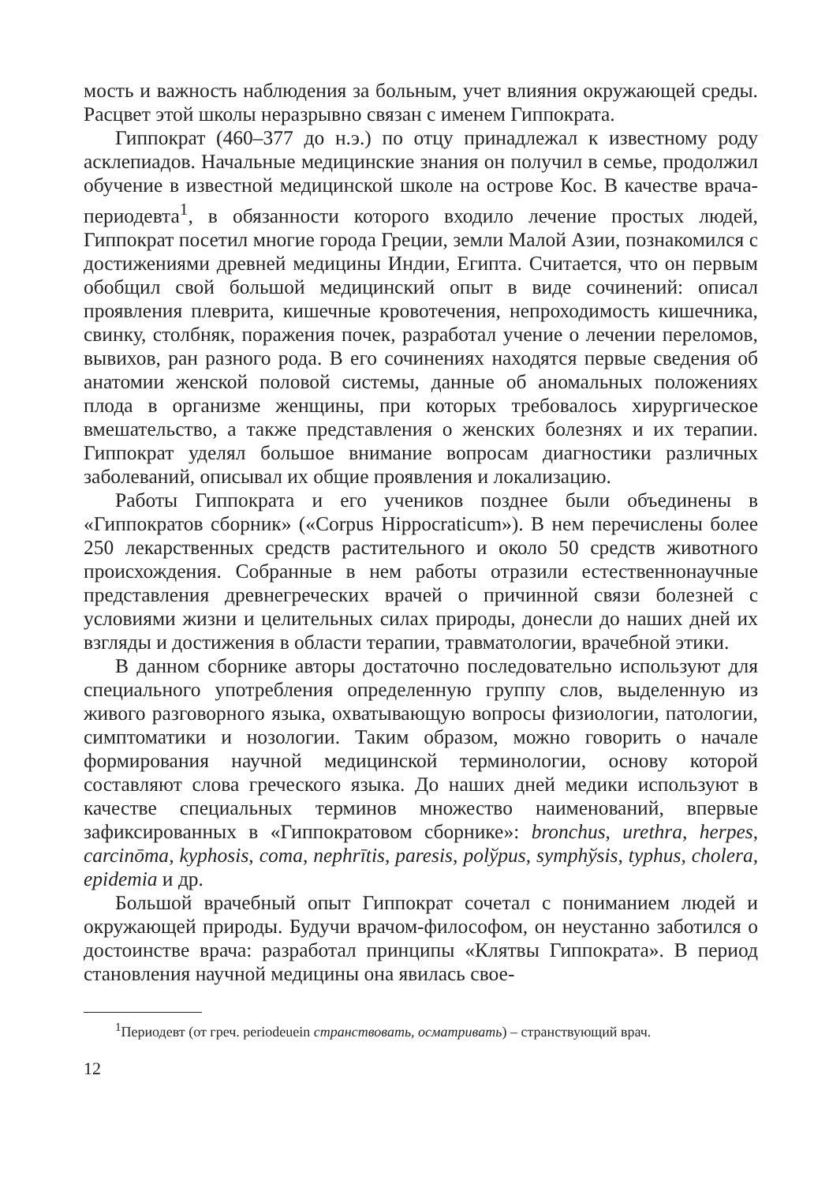мость и важность наблюдения за больным, учет влияния окружающей среды. Расцвет этой школы неразрывно связан с именем Гиппократа.
Гиппократ (460–377 до н.э.) по отцу принадлежал к известному роду асклепиадов. Начальные медицинские знания он получил в семье, продолжил обучение в известной медицинской школе на острове Кос. В качестве врача-периодевта<sup>1</sup>, в обязанности которого входило лечение простых людей, Гиппократ посетил многие города Греции, земли Малой Азии, познакомился с достижениями древней медицины Индии, Египта. Считается, что он первым обобщил свой большой медицинский опыт в виде сочинений: описал проявления плеврита, кишечные кровотечения, непроходимость кишечника, свинку, столбняк, поражения почек, разработал учение о лечении переломов, вывихов, ран разного рода. В его сочинениях находятся первые сведения об анатомии женской половой системы, данные об аномальных положениях плода в организме женщины, при которых требовалось хирургическое вмешательство, а также представления о женских болезнях и их терапии. Гиппократ уделял большое внимание вопросам диагностики различных заболеваний, описывал их общие проявления и локализацию.
Работы Гиппократа и его учеников позднее были объединены в «Гиппократов сборник» («Corpus Hippocraticum»). В нем перечислены более 250 лекарственных средств растительного и около 50 средств животного происхождения. Собранные в нем работы отразили естественнонаучные представления древнегреческих врачей о причинной связи болезней с условиями жизни и целительных силах природы, донесли до наших дней их взгляды и достижения в области терапии, травматологии, врачебной этики.
В данном сборнике авторы достаточно последовательно используют для специального употребления определенную группу слов, выделенную из живого разговорного языка, охватывающую вопросы физиологии, патологии, симптоматики и нозологии. Таким образом, можно говорить о начале формирования научной медицинской терминологии, основу которой составляют слова греческого языка. До наших дней медики используют в качестве специальных терминов множество наименований, впервые зафиксированных в «Гиппократовом сборнике»: bronchus, urethra, herpes, carcinōma, kyphosis, coma, nephrītis, paresis, polўpus, symphўsis, typhus, cholera, epidemia и др.
Большой врачебный опыт Гиппократ сочетал с пониманием людей и окружающей природы. Будучи врачом-философом, он неустанно заботился о достоинстве врача: разработал принципы «Клятвы Гиппократа». В период становления научной медицины она явилась свое-
<sup>1</sup> Периодевт (от греч. periodeuein странствовать, осматривать) – странствующий врач.
12